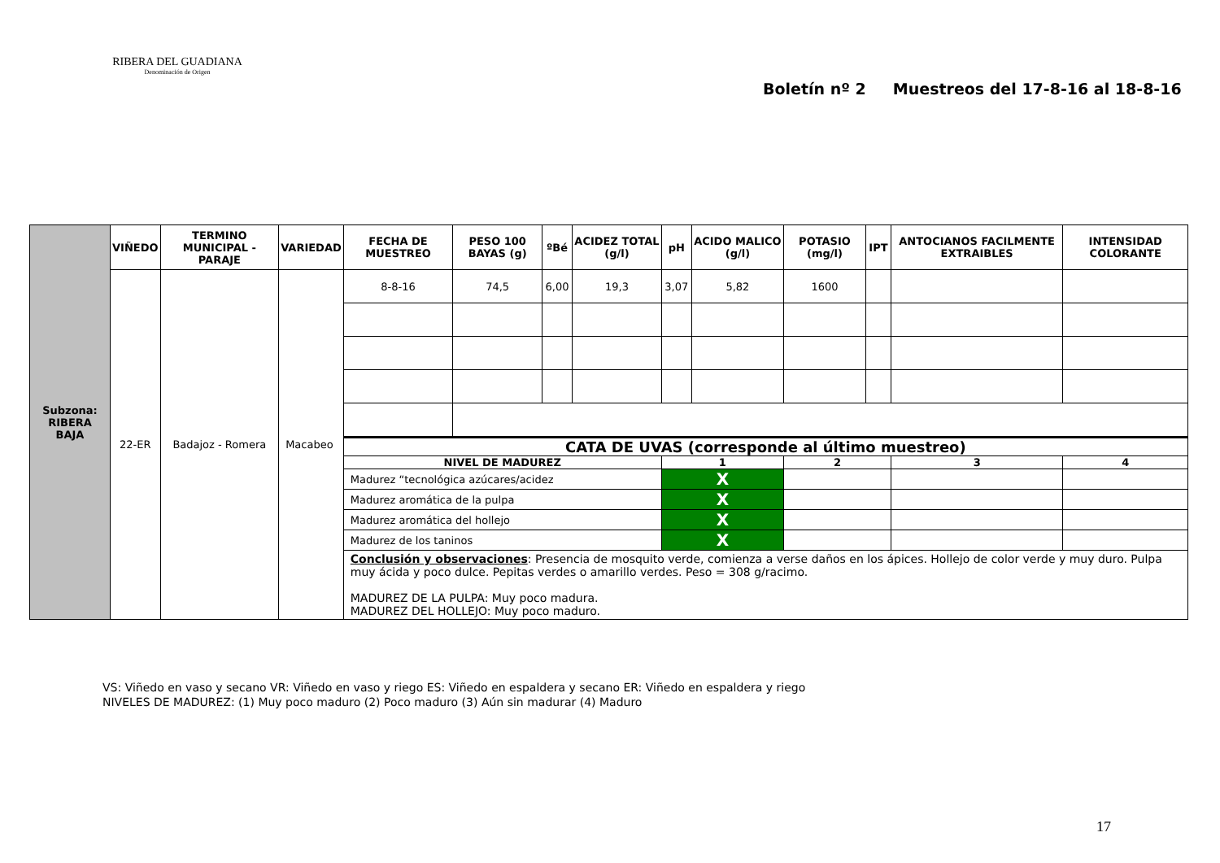RIBERA DEL GUADIANA
Denominación de Origen
Boletín nº 2 Muestreos del 17-8-16 al 18-8-16
| Subzona: RIBERA BAJA | VIÑEDO | TERMINO MUNICIPAL - PARAJE | VARIEDAD | FECHA DE MUESTREO | PESO 100 BAYAS (g) | ºBé | ACIDEZ TOTAL (g/l) | pH | ACIDO MALICO (g/l) | POTASIO (mg/l) | IPT | ANTOCIANOS FACILMENTE EXTRAIBLES | INTENSIDAD COLORANTE |
| | 22-ER | Badajoz - Romera | Macabeo | 8-8-16 | 74,5 | 6,00 | 19,3 | 3,07 | 5,82 | 1600 | | | |
| | | | | CATA DE UVAS (corresponde al último muestreo) | | | | | | | | | |
| | | | | NIVEL DE MADUREZ | | | | 1 | | 2 | | 3 | 4 |
| | | | | Madurez “tecnológica azúcares/acidez | | | | X | | | | | |
| | | | | Madurez aromática de la pulpa | | | | X | | | | | |
| | | | | Madurez aromática del hollejo | | | | X | | | | | |
| | | | | Madurez de los taninos | | | | X | | | | | |
| | | | | Conclusión y observaciones : Presencia de mosquito verde, comienza a verse daños en los ápices. Hollejo de color verde y muy duro. Pulpa muy ácida y poco dulce. Pepitas verdes o amarillo verdes. Peso = 308 g/racimo. MADUREZ DE LA PULPA: Muy poco madura. MADUREZ DEL HOLLEJO: Muy poco maduro. | | | | | | | | | |
VS: Viñedo en vaso y secano VR: Viñedo en vaso y riego ES: Viñedo en espaldera y secano ER: Viñedo en espaldera y riego
NIVELES DE MADUREZ: (1) Muy poco maduro (2) Poco maduro (3) Aún sin madurar (4) Maduro
17